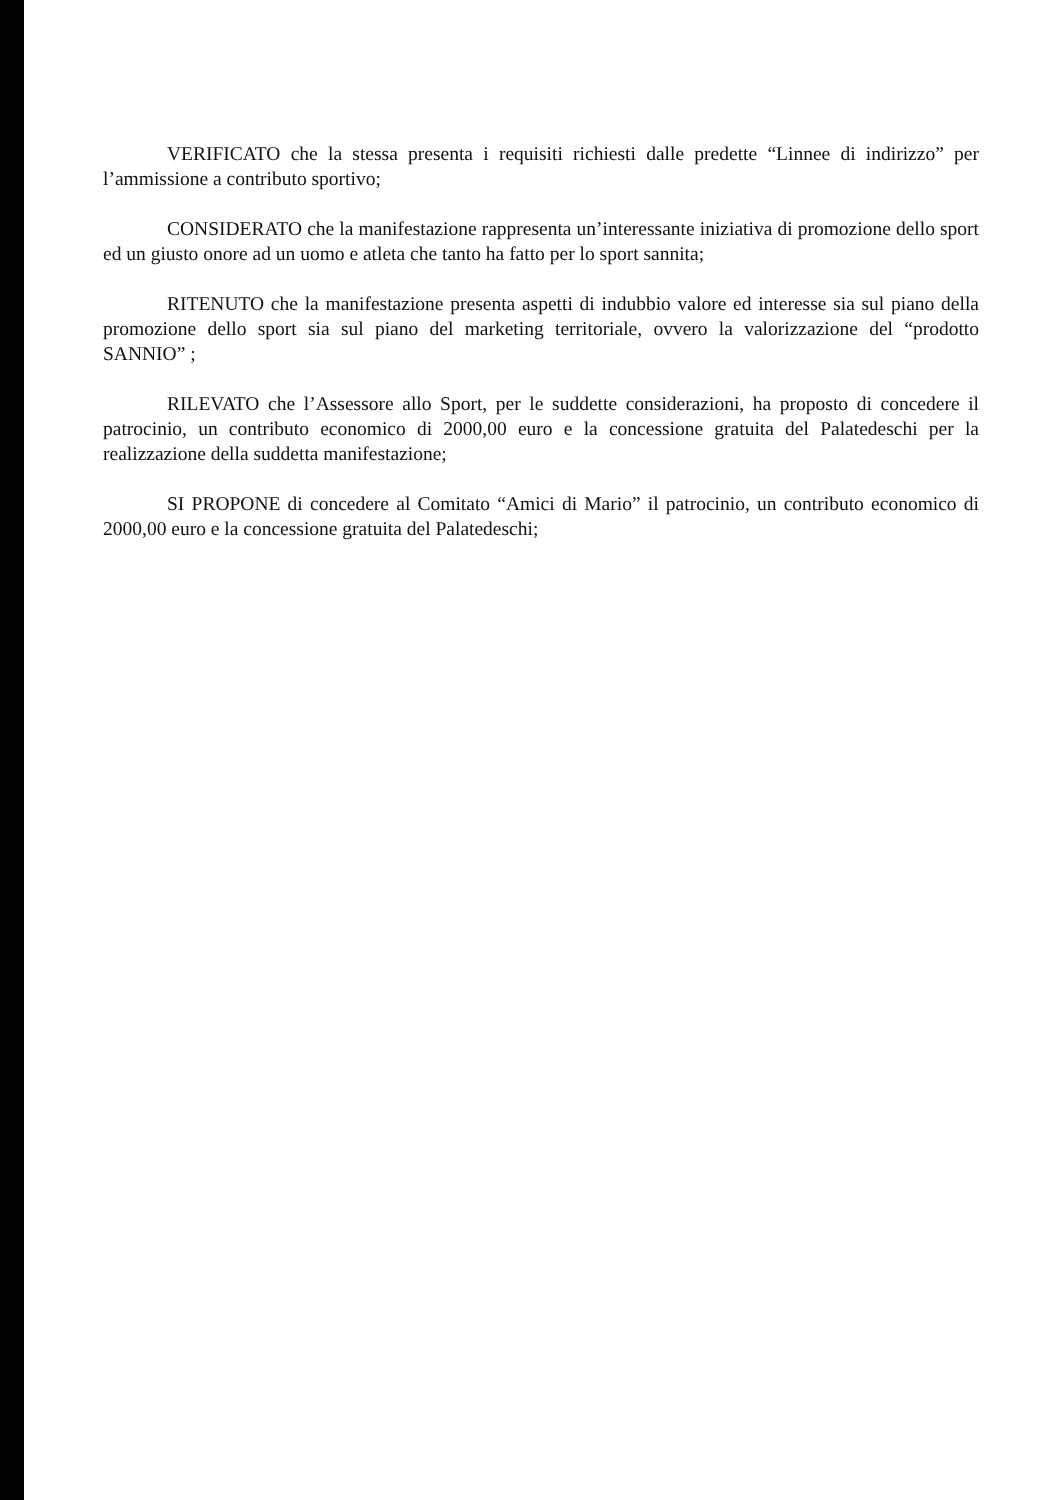VERIFICATO che la stessa presenta i requisiti richiesti dalle predette “Linnee di indirizzo” per l’ammissione a contributo sportivo;
CONSIDERATO che la manifestazione rappresenta un’interessante iniziativa di promozione dello sport ed un giusto onore ad un uomo e atleta che tanto ha fatto per lo sport sannita;
RITENUTO che la manifestazione presenta aspetti di indubbio valore ed interesse sia sul piano della promozione dello sport sia sul piano del marketing territoriale, ovvero la valorizzazione del “prodotto SANNIO” ;
RILEVATO che l’Assessore allo Sport, per le suddette considerazioni, ha proposto di concedere il patrocinio, un contributo economico di 2000,00 euro e la concessione gratuita del Palatedeschi per la realizzazione della suddetta manifestazione;
SI PROPONE di concedere al Comitato “Amici di Mario” il patrocinio, un contributo economico di 2000,00 euro e la concessione gratuita del Palatedeschi;